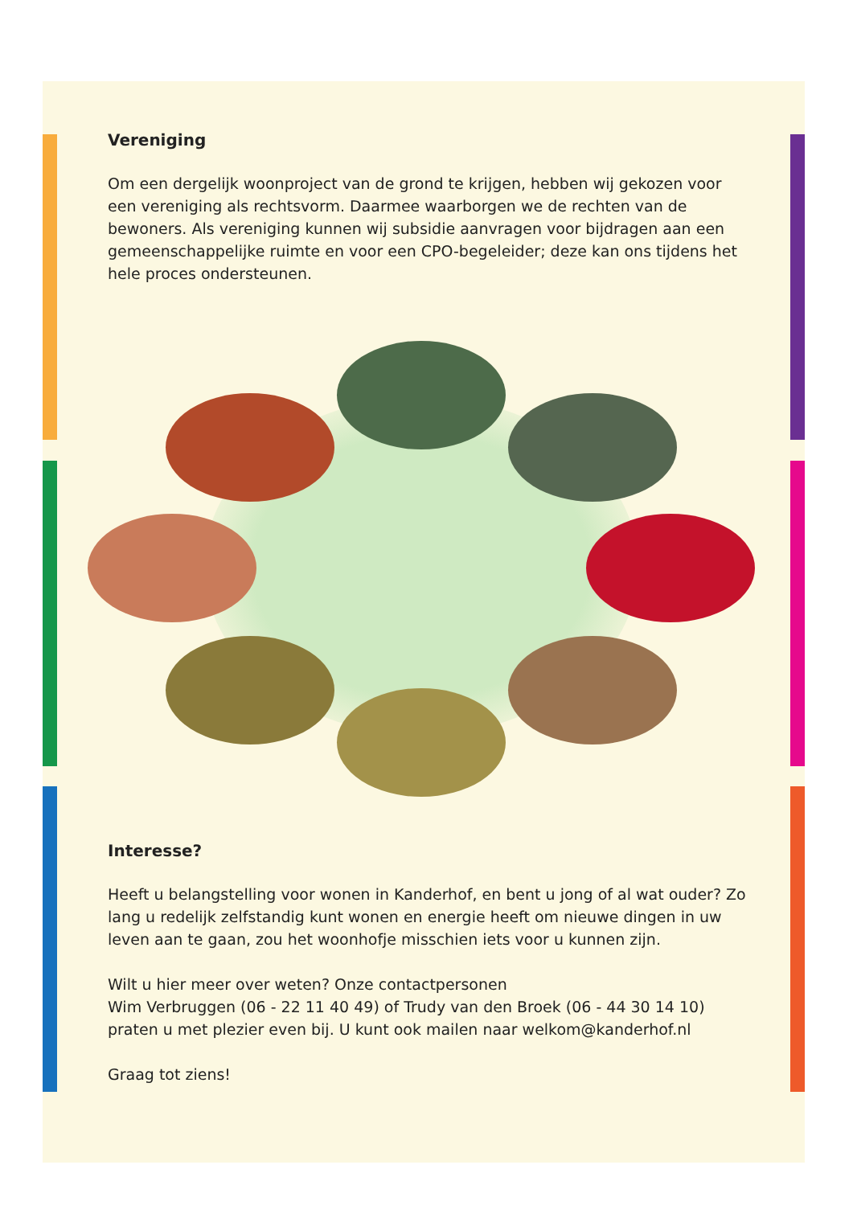Vereniging
Om een dergelijk woonproject van de grond te krijgen, hebben wij gekozen voor een vereniging als rechtsvorm. Daarmee waarborgen we de rechten van de bewoners. Als vereniging kunnen wij subsidie aanvragen voor bijdragen aan een gemeenschappelijke ruimte en voor een CPO-begeleider; deze kan ons tijdens het hele proces ondersteunen.
Interesse?
Heeft u belangstelling voor wonen in Kanderhof, en bent u jong of al wat ouder? Zo lang u redelijk zelfstandig kunt wonen en energie heeft om nieuwe dingen in uw leven aan te gaan, zou het woonhofje misschien iets voor u kunnen zijn.
Wilt u hier meer over weten? Onze contactpersonen
Wim Verbruggen (06 - 22 11 40 49) of Trudy van den Broek (06 - 44 30 14 10) praten u met plezier even bij. U kunt ook mailen naar welkom@kanderhof.nl
Graag tot ziens!